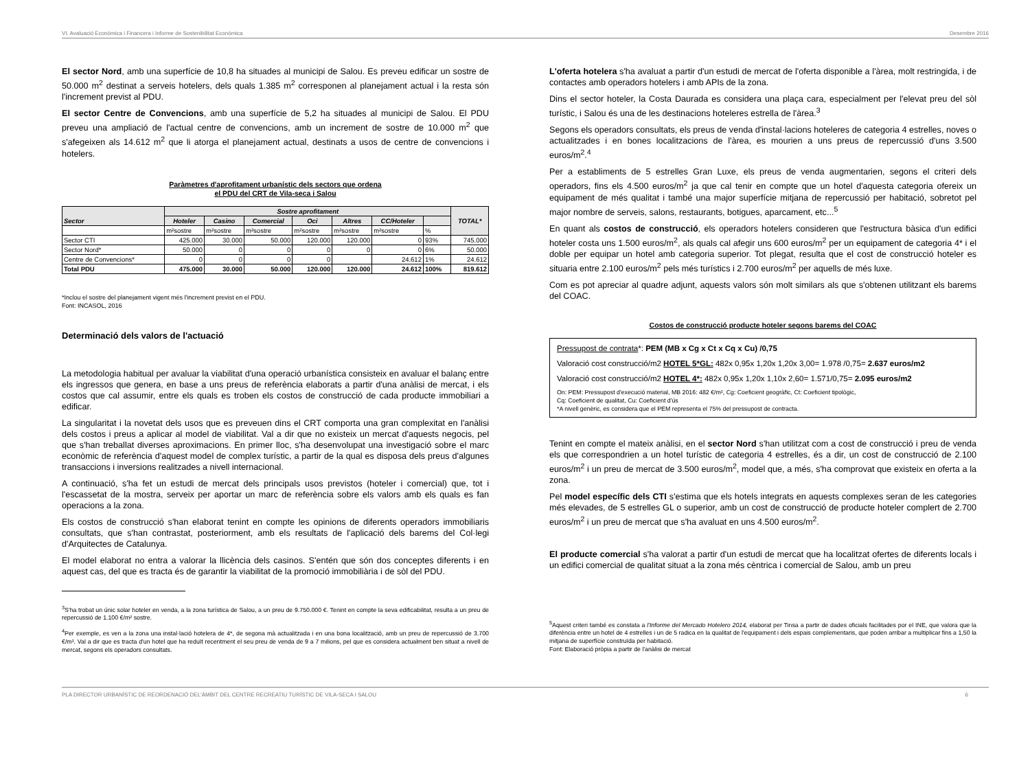VI. Avaluació Econòmica i Financera i Informe de Sostenibilitat Econòmica Desembre 2016
El sector Nord, amb una superfície de 10,8 ha situades al municipi de Salou. Es preveu edificar un sostre de 50.000 m<sup>2</sup> destinat a serveis hotelers, dels quals 1.385 m<sup>2</sup> corresponen al planejament actual i la resta són l'increment previst al PDU.
El sector Centre de Convencions, amb una superfície de 5,2 ha situades al municipi de Salou. El PDU preveu una ampliació de l'actual centre de convencions, amb un increment de sostre de 10.000 m<sup>2</sup> que s'afegeixen als 14.612 m<sup>2</sup> que li atorga el planejament actual, destinats a usos de centre de convencions i hotelers.
Paràmetres d'aprofitament urbanístic dels sectors que ordena
el PDU del CRT de Vila-seca i Salou
| Sector | Sostre aprofitament | | | | | | | TOTAL* |
| --- | --- | --- | --- | --- | --- | --- | --- | --- |
| | Hoteler | Casino | Comercial | Oci | Altres | CC/Hoteler | | |
| | m²sostre | m²sostre | m²sostre | m²sostre | m²sostre | m²sostre | % | |
| Sector CTI | 425.000 | 30.000 | 50.000 | 120.000 | 120.000 | 0 | 93% | 745.000 |
| Sector Nord* | 50.000 | 0 | 0 | 0 | 0 | 0 | 6% | 50.000 |
| Centre de Convencions* | 0 | 0 | 0 | 0 | | 24.612 | 1% | 24.612 |
| Total PDU | 475.000 | 30.000 | 50.000 | 120.000 | 120.000 | 24.612 | 100% | 819.612 |
*Inclou el sostre del planejament vigent més l'increment previst en el PDU.
Font: INCASOL, 2016
Determinació dels valors de l'actuació
La metodologia habitual per avaluar la viabilitat d'una operació urbanística consisteix en avaluar el balanç entre els ingressos que genera, en base a uns preus de referència elaborats a partir d'una anàlisi de mercat, i els costos que cal assumir, entre els quals es troben els costos de construcció de cada producte immobiliari a edificar.
La singularitat i la novetat dels usos que es preveuen dins el CRT comporta una gran complexitat en l'anàlisi dels costos i preus a aplicar al model de viabilitat. Val a dir que no existeix un mercat d'aquests negocis, pel que s'han treballat diverses aproximacions. En primer lloc, s'ha desenvolupat una investigació sobre el marc econòmic de referència d'aquest model de complex turístic, a partir de la qual es disposa dels preus d'algunes transaccions i inversions realitzades a nivell internacional.
A continuació, s'ha fet un estudi de mercat dels principals usos previstos (hoteler i comercial) que, tot i l'escassetat de la mostra, serveix per aportar un marc de referència sobre els valors amb els quals es fan operacions a la zona.
Els costos de construcció s'han elaborat tenint en compte les opinions de diferents operadors immobiliaris consultats, que s'han contrastat, posteriorment, amb els resultats de l'aplicació dels barems del Col·legi d'Arquitectes de Catalunya.
El model elaborat no entra a valorar la llicència dels casinos. S'entén que són dos conceptes diferents i en aquest cas, del que es tracta és de garantir la viabilitat de la promoció immobiliària i de sòl del PDU.
<sup>3</sup> S'ha trobat un únic solar hoteler en venda, a la zona turística de Salou, a un preu de 9.750.000 €. Tenint en compte la seva edificabilitat, resulta a un preu de repercussió de 1.100 €/m² sostre.
<sup>4</sup> Per exemple, es ven a la zona una instal·lació hotelera de 4*, de segona mà actualitzada i en una bona localització, amb un preu de repercussió de 3.700 €/m². Val a dir que es tracta d'un hotel que ha reduït recentment el seu preu de venda de 9 a 7 milions, pel que es considera actualment ben situat a nivell de mercat, segons els operadors consultats.
L'oferta hotelera s'ha avaluat a partir d'un estudi de mercat de l'oferta disponible a l'àrea, molt restringida, i de contactes amb operadors hotelers i amb APIs de la zona.
Dins el sector hoteler, la Costa Daurada es considera una plaça cara, especialment per l'elevat preu del sòl turístic, i Salou és una de les destinacions hoteleres estrella de l'àrea.<sup>3</sup>
Segons els operadors consultats, els preus de venda d'instal·lacions hoteleres de categoria 4 estrelles, noves o actualitzades i en bones localitzacions de l'àrea, es mourien a uns preus de repercussió d'uns 3.500 euros/m<sup>2</sup>.<sup>4</sup>
Per a establiments de 5 estrelles Gran Luxe, els preus de venda augmentarien, segons el criteri dels operadors, fins els 4.500 euros/m<sup>2</sup> ja que cal tenir en compte que un hotel d'aquesta categoria ofereix un equipament de més qualitat i també una major superfície mitjana de repercussió per habitació, sobretot pel major nombre de serveis, salons, restaurants, botigues, aparcament, etc...<sup>5</sup>
En quant als costos de construcció, els operadors hotelers consideren que l'estructura bàsica d'un edifici hoteler costa uns 1.500 euros/m<sup>2</sup>, als quals cal afegir uns 600 euros/m<sup>2</sup> per un equipament de categoria 4* i el doble per equipar un hotel amb categoria superior. Tot plegat, resulta que el cost de construcció hoteler es situaria entre 2.100 euros/m<sup>2</sup> pels més turístics i 2.700 euros/m<sup>2</sup> per aquells de més luxe.
Com es pot apreciar al quadre adjunt, aquests valors són molt similars als que s'obtenen utilitzant els barems del COAC.
Costos de construcció producte hoteler segons barems del COAC
Pressupost de contrata*: PEM (MB x Cg x Ct x Cq x Cu) /0,75
Valoració cost construcció/m2 HOTEL 5*GL: 482x 0,95x 1,20x 1,20x 3,00= 1.978 /0,75= 2.637 euros/m2
Valoració cost construcció/m2 HOTEL 4*: 482x 0,95x 1,20x 1,10x 2,60= 1.571/0,75= 2.095 euros/m2
On: PEM: Pressupost d'execució material, MB 2016: 482 €/m², Cg: Coeficient geogràfic, Ct: Coeficient tipològic,
Cq: Coeficient de qualitat, Cu: Coeficient d'ús
*A nivell genèric, es considera que el PEM representa el 75% del pressupost de contracta.
Tenint en compte el mateix anàlisi, en el sector Nord s'han utilitzat com a cost de construcció i preu de venda els que correspondrien a un hotel turístic de categoria 4 estrelles, és a dir, un cost de construcció de 2.100 euros/m<sup>2</sup> i un preu de mercat de 3.500 euros/m<sup>2</sup>, model que, a més, s'ha comprovat que existeix en oferta a la zona.
Pel model específic dels CTI s'estima que els hotels integrats en aquests complexes seran de les categories més elevades, de 5 estrelles GL o superior, amb un cost de construcció de producte hoteler complert de 2.700 euros/m<sup>2</sup> i un preu de mercat que s'ha avaluat en uns 4.500 euros/m<sup>2</sup>.
El producte comercial s'ha valorat a partir d'un estudi de mercat que ha localitzat ofertes de diferents locals i un edifici comercial de qualitat situat a la zona més cèntrica i comercial de Salou, amb un preu
<sup>5</sup> Aquest criteri també es constata a l'Informe del Mercado Hotelero 2014, elaborat per Tinsa a partir de dades oficials facilitades por el INE, que valora que la diferència entre un hotel de 4 estrelles i un de 5 radica en la qualitat de l'equipament i dels espais complementaris, que poden arribar a multiplicar fins a 1,50 la mitjana de superfície construïda per habitació.
Font: Elaboració pròpia a partir de l'anàlisi de mercat
PLA DIRECTOR URBANÍSTIC DE REORDENACIÓ DEL'ÀMBIT DEL CENTRE RECREATIU TURÍSTIC DE VILA-SECA I SALOU 6